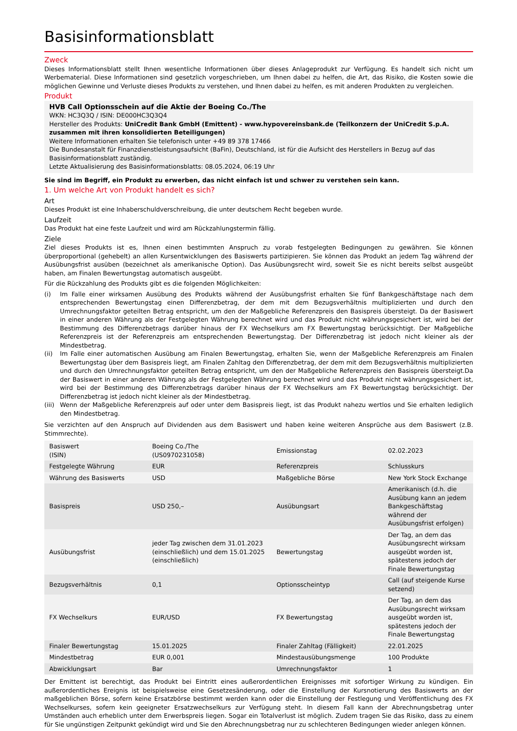Basisinformationsblatt
Zweck
Dieses Informationsblatt stellt Ihnen wesentliche Informationen über dieses Anlageprodukt zur Verfügung. Es handelt sich nicht um Werbematerial. Diese Informationen sind gesetzlich vorgeschrieben, um Ihnen dabei zu helfen, die Art, das Risiko, die Kosten sowie die möglichen Gewinne und Verluste dieses Produkts zu verstehen, und Ihnen dabei zu helfen, es mit anderen Produkten zu vergleichen.
Produkt
HVB Call Optionsschein auf die Aktie der Boeing Co./The
WKN: HC3Q3Q / ISIN: DE000HC3Q3Q4
Hersteller des Produkts: UniCredit Bank GmbH (Emittent) - www.hypovereinsbank.de (Teilkonzern der UniCredit S.p.A. zusammen mit ihren konsolidierten Beteiligungen)
Weitere Informationen erhalten Sie telefonisch unter +49 89 378 17466
Die Bundesanstalt für Finanzdienstleistungsaufsicht (BaFin), Deutschland, ist für die Aufsicht des Herstellers in Bezug auf das Basisinformationsblatt zuständig.
Letzte Aktualisierung des Basisinformationsblatts: 08.05.2024, 06:19 Uhr
Sie sind im Begriff, ein Produkt zu erwerben, das nicht einfach ist und schwer zu verstehen sein kann.
1. Um welche Art von Produkt handelt es sich?
Art
Dieses Produkt ist eine Inhaberschuldverschreibung, die unter deutschem Recht begeben wurde.
Laufzeit
Das Produkt hat eine feste Laufzeit und wird am Rückzahlungstermin fällig.
Ziele
Ziel dieses Produkts ist es, Ihnen einen bestimmten Anspruch zu vorab festgelegten Bedingungen zu gewähren. Sie können überproportional (gehebelt) an allen Kursentwicklungen des Basiswerts partizipieren. Sie können das Produkt an jedem Tag während der Ausübungsfrist ausüben (bezeichnet als amerikanische Option). Das Ausübungsrecht wird, soweit Sie es nicht bereits selbst ausgeübt haben, am Finalen Bewertungstag automatisch ausgeübt.
Für die Rückzahlung des Produkts gibt es die folgenden Möglichkeiten:
(i) Im Falle einer wirksamen Ausübung des Produkts während der Ausübungsfrist erhalten Sie fünf Bankgeschäftstage nach dem entsprechenden Bewertungstag einen Differenzbetrag, der dem mit dem Bezugsverhältnis multiplizierten und durch den Umrechnungsfaktor geteilten Betrag entspricht, um den der Maßgebliche Referenzpreis den Basispreis übersteigt. Da der Basiswert in einer anderen Währung als der Festgelegten Währung berechnet wird und das Produkt nicht währungsgesichert ist, wird bei der Bestimmung des Differenzbetrags darüber hinaus der FX Wechselkurs am FX Bewertungstag berücksichtigt. Der Maßgebliche Referenzpreis ist der Referenzpreis am entsprechenden Bewertungstag. Der Differenzbetrag ist jedoch nicht kleiner als der Mindestbetrag.
(ii) Im Falle einer automatischen Ausübung am Finalen Bewertungstag, erhalten Sie, wenn der Maßgebliche Referenzpreis am Finalen Bewertungstag über dem Basispreis liegt, am Finalen Zahltag den Differenzbetrag, der dem mit dem Bezugsverhältnis multiplizierten und durch den Umrechnungsfaktor geteilten Betrag entspricht, um den der Maßgebliche Referenzpreis den Basispreis übersteigt.Da der Basiswert in einer anderen Währung als der Festgelegten Währung berechnet wird und das Produkt nicht währungsgesichert ist, wird bei der Bestimmung des Differenzbetrags darüber hinaus der FX Wechselkurs am FX Bewertungstag berücksichtigt. Der Differenzbetrag ist jedoch nicht kleiner als der Mindestbetrag.
(iii)
Wenn der Maßgebliche Referenzpreis auf oder unter dem Basispreis liegt, ist das Produkt nahezu wertlos und Sie erhalten lediglich den Mindestbetrag.
Sie verzichten auf den Anspruch auf Dividenden aus dem Basiswert und haben keine weiteren Ansprüche aus dem Basiswert (z.B. Stimmrechte).
| Basiswert (ISIN) | Boeing Co./The (US0970231058) | Emissionstag | 02.02.2023 |
| Festgelegte Währung | EUR | Referenzpreis | Schlusskurs |
| Währung des Basiswerts | USD | Maßgebliche Börse | New York Stock Exchange |
| Basispreis | USD 250,– | Ausübungsart | Amerikanisch (d.h. die Ausübung kann an jedem Bankgeschäftstag während der Ausübungsfrist erfolgen) |
| Ausübungsfrist | jeder Tag zwischen dem 31.01.2023 (einschließlich) und dem 15.01.2025 (einschließlich) | Bewertungstag | Der Tag, an dem das Ausübungsrecht wirksam ausgeübt worden ist, spätestens jedoch der Finale Bewertungstag |
| Bezugsverhältnis | 0,1 | Optionsscheintyp | Call (auf steigende Kurse setzend) |
| FX Wechselkurs | EUR/USD | FX Bewertungstag | Der Tag, an dem das Ausübungsrecht wirksam ausgeübt worden ist, spätestens jedoch der Finale Bewertungstag |
| Finaler Bewertungstag | 15.01.2025 | Finaler Zahltag (Fälligkeit) | 22.01.2025 |
| Mindestbetrag | EUR 0,001 | Mindestausübungsmenge | 100 Produkte |
| Abwicklungsart | Bar | Umrechnungsfaktor | 1 |
Der Emittent ist berechtigt, das Produkt bei Eintritt eines außerordentlichen Ereignisses mit sofortiger Wirkung zu kündigen. Ein außerordentliches Ereignis ist beispielsweise eine Gesetzesänderung, oder die Einstellung der Kursnotierung des Basiswerts an der maßgeblichen Börse, sofern keine Ersatzbörse bestimmt werden kann oder die Einstellung der Festlegung und Veröffentlichung des FX Wechselkurses, sofern kein geeigneter Ersatzwechselkurs zur Verfügung steht. In diesem Fall kann der Abrechnungsbetrag unter Umständen auch erheblich unter dem Erwerbspreis liegen. Sogar ein Totalverlust ist möglich. Zudem tragen Sie das Risiko, dass zu einem für Sie ungünstigen Zeitpunkt gekündigt wird und Sie den Abrechnungsbetrag nur zu schlechteren Bedingungen wieder anlegen können.